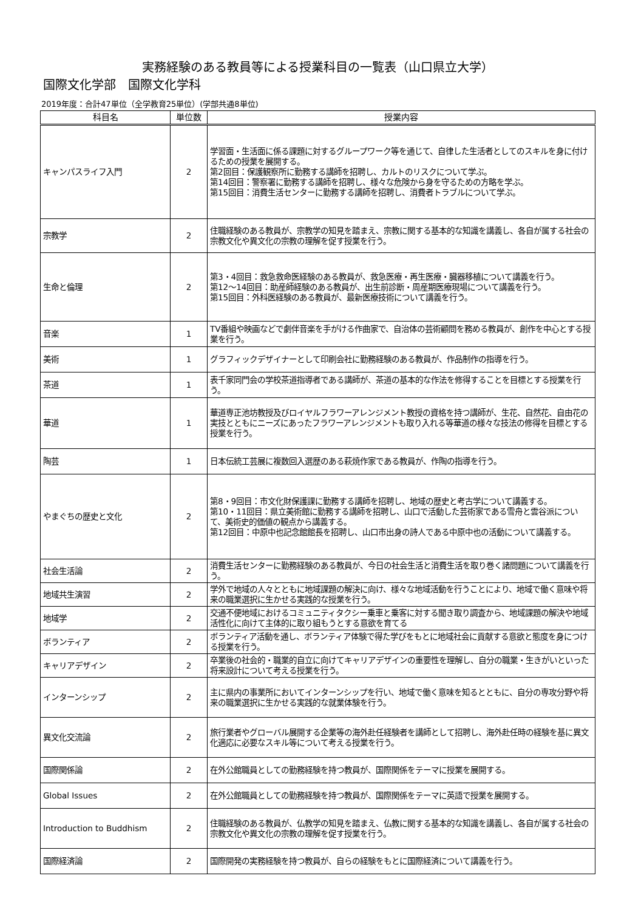実務経験のある教員等による授業科目の一覧表（山口県立大学）
国際文化学部　国際文化学科
2019年度：合計47単位（全学教育25単位）(学部共通8単位)
| 科目名 | 単位数 | 授業内容 |
| --- | --- | --- |
| キャンパスライフ入門 | 2 | 学習面・生活面に係る課題に対するグループワーク等を通じて、自律した生活者としてのスキルを身に付けるための授業を展開する。 第2回目：保護観察所に勤務する講師を招聘し、カルトのリスクについて学ぶ。 第14回目：警察署に勤務する講師を招聘し、様々な危険から身を守るための方略を学ぶ。 第15回目：消費生活センターに勤務する講師を招聘し、消費者トラブルについて学ぶ。 |
| 宗教学 | 2 | 住職経験のある教員が、宗教学の知見を踏まえ、宗教に関する基本的な知識を講義し、各自が属する社会の宗教文化や異文化の宗教の理解を促す授業を行う。 |
| 生命と倫理 | 2 | 第3・4回目：救急救命医経験のある教員が、救急医療・再生医療・臓器移植について講義を行う。 第12〜14回目：助産師経験のある教員が、出生前診断・周産期医療現場について講義を行う。 第15回目：外科医経験のある教員が、最新医療技術について講義を行う。 |
| 音楽 | 1 | TV番組や映画などで劇伴音楽を手がける作曲家で、自治体の芸術顧問を務める教員が、創作を中心とする授業を行う。 |
| 美術 | 1 | グラフィックデザイナーとして印刷会社に勤務経験のある教員が、作品制作の指導を行う。 |
| 茶道 | 1 | 表千家同門会の学校茶道指導者である講師が、茶道の基本的な作法を修得することを目標とする授業を行う。 |
| 華道 | 1 | 華道専正池坊教授及びロイヤルフラワーアレンジメント教授の資格を持つ講師が、生花、自然花、自由花の実技とともにニーズにあったフラワーアレンジメントも取り入れる等華道の様々な技法の修得を目標とする授業を行う。 |
| 陶芸 | 1 | 日本伝統工芸展に複数回入選歴のある萩焼作家である教員が、作陶の指導を行う。 |
| やまぐちの歴史と文化 | 2 | 第8・9回目：市文化財保護課に勤務する講師を招聘し、地域の歴史と考古学について講義する。 第10・11回目：県立美術館に勤務する講師を招聘し、山口で活動した芸術家である雪舟と雲谷派について、美術史的価値の観点から講義する。 第12回目：中原中也記念館館長を招聘し、山口市出身の詩人である中原中也の活動について講義する。 |
| 社会生活論 | 2 | 消費生活センターに勤務経験のある教員が、今日の社会生活と消費生活を取り巻く諸問題について講義を行う。 |
| 地域共生演習 | 2 | 学外で地域の人々とともに地域課題の解決に向け、様々な地域活動を行うことにより、地域で働く意味や将来の職業選択に生かせる実践的な授業を行う。 |
| 地域学 | 2 | 交通不便地域におけるコミュニティタクシー乗車と乗客に対する聞き取り調査から、地域課題の解決や地域活性化に向けて主体的に取り組もうとする意欲を育てる |
| ボランティア | 2 | ボランティア活動を通し、ボランティア体験で得た学びをもとに地域社会に貢献する意欲と態度を身につける授業を行う。 |
| キャリアデザイン | 2 | 卒業後の社会的・職業的自立に向けてキャリアデザインの重要性を理解し、自分の職業・生きがいといった将来設計について考える授業を行う。 |
| インターンシップ | 2 | 主に県内の事業所においてインターンシップを行い、地域で働く意味を知るとともに、自分の専攻分野や将来の職業選択に生かせる実践的な就業体験を行う。 |
| 異文化交流論 | 2 | 旅行業者やグローバル展開する企業等の海外赴任経験者を講師として招聘し、海外赴任時の経験を基に異文化適応に必要なスキル等について考える授業を行う。 |
| 国際関係論 | 2 | 在外公館職員としての勤務経験を持つ教員が、国際関係をテーマに授業を展開する。 |
| Global Issues | 2 | 在外公館職員としての勤務経験を持つ教員が、国際関係をテーマに英語で授業を展開する。 |
| Introduction to Buddhism | 2 | 住職経験のある教員が、仏教学の知見を踏まえ、仏教に関する基本的な知識を講義し、各自が属する社会の宗教文化や異文化の宗教の理解を促す授業を行う。 |
| 国際経済論 | 2 | 国際開発の実務経験を持つ教員が、自らの経験をもとに国際経済について講義を行う。 |